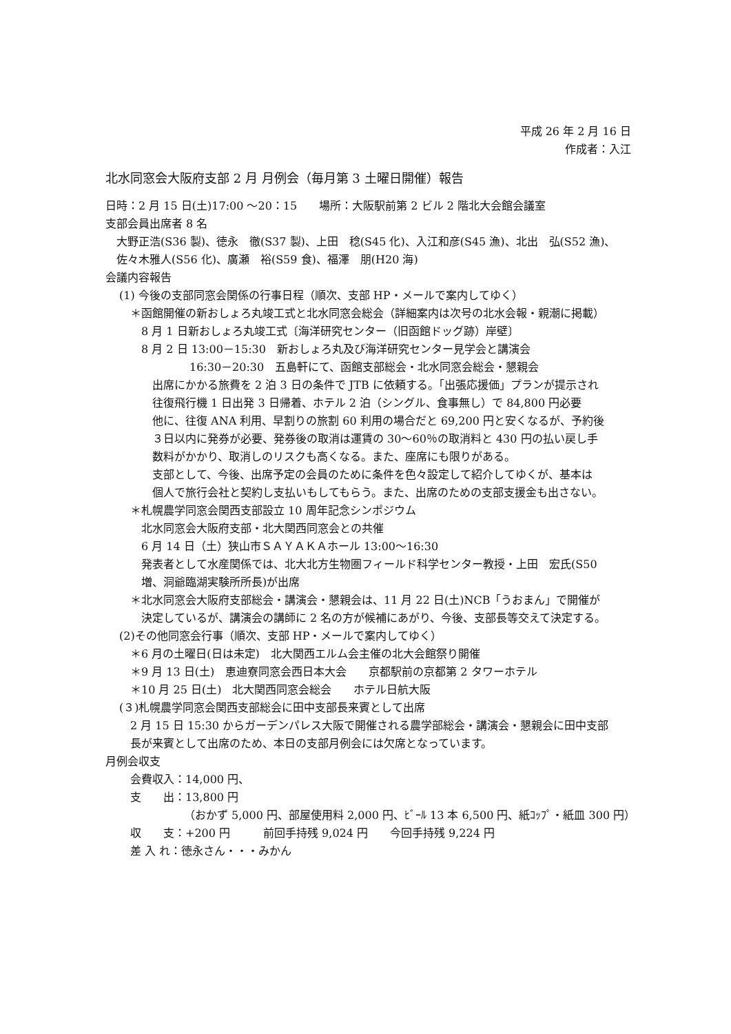平成 26 年 2 月 16 日
作成者：入江
北水同窓会大阪府支部 2 月 月例会（毎月第 3 土曜日開催）報告
日時：2 月 15 日(土)17:00 ～20：15　　場所：大阪駅前第 2 ビル 2 階北大会館会議室
支部会員出席者 8 名
大野正浩(S36 製)、徳永　徹(S37 製)、上田　稔(S45 化)、入江和彦(S45 漁)、北出　弘(S52 漁)、
佐々木雅人(S56 化)、廣瀬　裕(S59 食)、福澤　朋(H20 海)
会議内容報告
(1) 今後の支部同窓会関係の行事日程（順次、支部 HP・メールで案内してゆく）
＊函館開催の新おしょろ丸竣工式と北水同窓会総会（詳細案内は次号の北水会報・親潮に掲載）
8 月 1 日新おしょろ丸竣工式〔海洋研究センター（旧函館ドッグ跡）岸壁〕
8 月 2 日 13:00－15:30　新おしょろ丸及び海洋研究センター見学会と講演会
16:30－20:30　五島軒にて、函館支部総会・北水同窓会総会・懇親会
出席にかかる旅費を 2 泊 3 日の条件で JTB に依頼する。「出張応援価」プランが提示され
往復飛行機 1 日出発 3 日帰着、ホテル 2 泊（シングル、食事無し）で 84,800 円必要
他に、往復 ANA 利用、早割りの旅割 60 利用の場合だと 69,200 円と安くなるが、予約後
３日以内に発券が必要、発券後の取消は運賃の 30～60％の取消料と 430 円の払い戻し手
数料がかかり、取消しのリスクも高くなる。また、座席にも限りがある。
支部として、今後、出席予定の会員のために条件を色々設定して紹介してゆくが、基本は
個人で旅行会社と契約し支払いもしてもらう。また、出席のための支部支援金も出さない。
＊札幌農学同窓会関西支部設立 10 周年記念シンポジウム
北水同窓会大阪府支部・北大関西同窓会との共催
6 月 14 日（土）狭山市ＳＡＹＡＫＡホール 13:00～16:30
発表者として水産関係では、北大北方生物圏フィールド科学センター教授・上田　宏氏(S50
増、洞爺臨湖実験所所長)が出席
＊北水同窓会大阪府支部総会・講演会・懇親会は、11 月 22 日(土)NCB「うおまん」で開催が
決定しているが、講演会の講師に 2 名の方が候補にあがり、今後、支部長等交えて決定する。
(2)その他同窓会行事（順次、支部 HP・メールで案内してゆく）
＊6 月の土曜日(日は未定)　北大関西エルム会主催の北大会館祭り開催
＊9 月 13 日(土)　恵迪寮同窓会西日本大会　　京都駅前の京都第 2 タワーホテル
＊10 月 25 日(土)　北大関西同窓会総会　　ホテル日航大阪
(３)札幌農学同窓会関西支部総会に田中支部長来賓として出席
2 月 15 日 15:30 からガーデンパレス大阪で開催される農学部総会・講演会・懇親会に田中支部
長が来賓として出席のため、本日の支部月例会には欠席となっています。
月例会収支
会費収入：14,000 円、
支　　出：13,800 円
（おかず 5,000 円、部屋使用料 2,000 円、ﾋﾞｰﾙ 13 本 6,500 円、紙ｺｯﾌﾟ・紙皿 300 円）
収　　支：+200 円　　　前回手持残 9,024 円　　今回手持残 9,224 円
差 入 れ：徳永さん・・・みかん